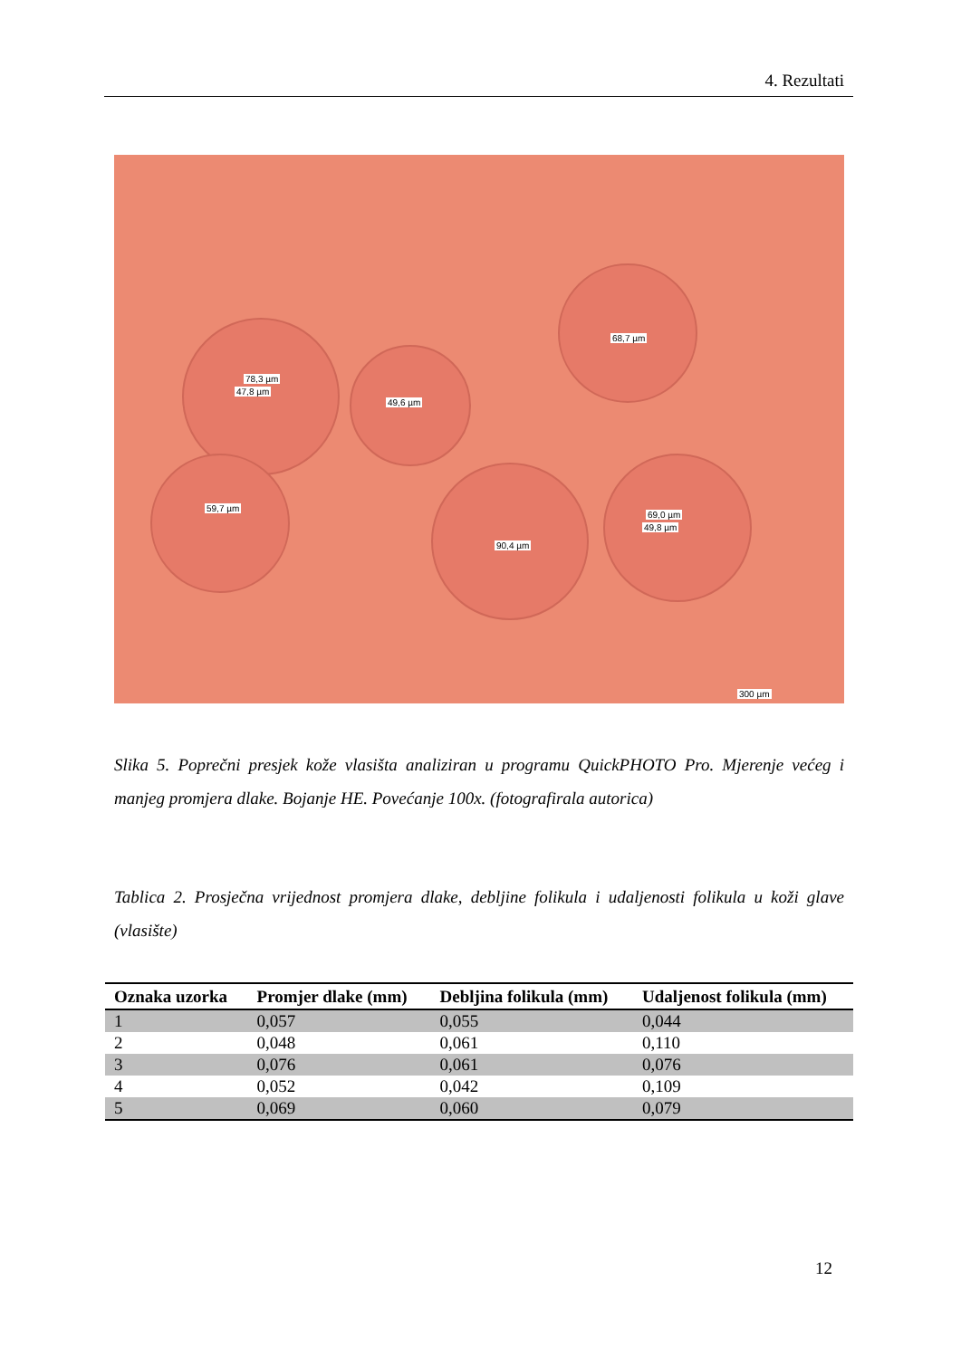4. Rezultati
78,3 µm
47,8 µm
49,6 µm
68,7 µm
59,7 µm
90,4 µm
69,0 µm
49,8 µm
300 µm
Slika 5. Poprečni presjek kože vlasišta analiziran u programu QuickPHOTO Pro. Mjerenje većeg i manjeg promjera dlake. Bojanje HE. Povećanje 100x. (fotografirala autorica)
Tablica 2. Prosječna vrijednost promjera dlake, debljine folikula i udaljenosti folikula u koži glave (vlasište)
| Oznaka uzorka | Promjer dlake (mm) | Debljina folikula (mm) | Udaljenost folikula (mm) |
| --- | --- | --- | --- |
| 1 | 0,057 | 0,055 | 0,044 |
| 2 | 0,048 | 0,061 | 0,110 |
| 3 | 0,076 | 0,061 | 0,076 |
| 4 | 0,052 | 0,042 | 0,109 |
| 5 | 0,069 | 0,060 | 0,079 |
12